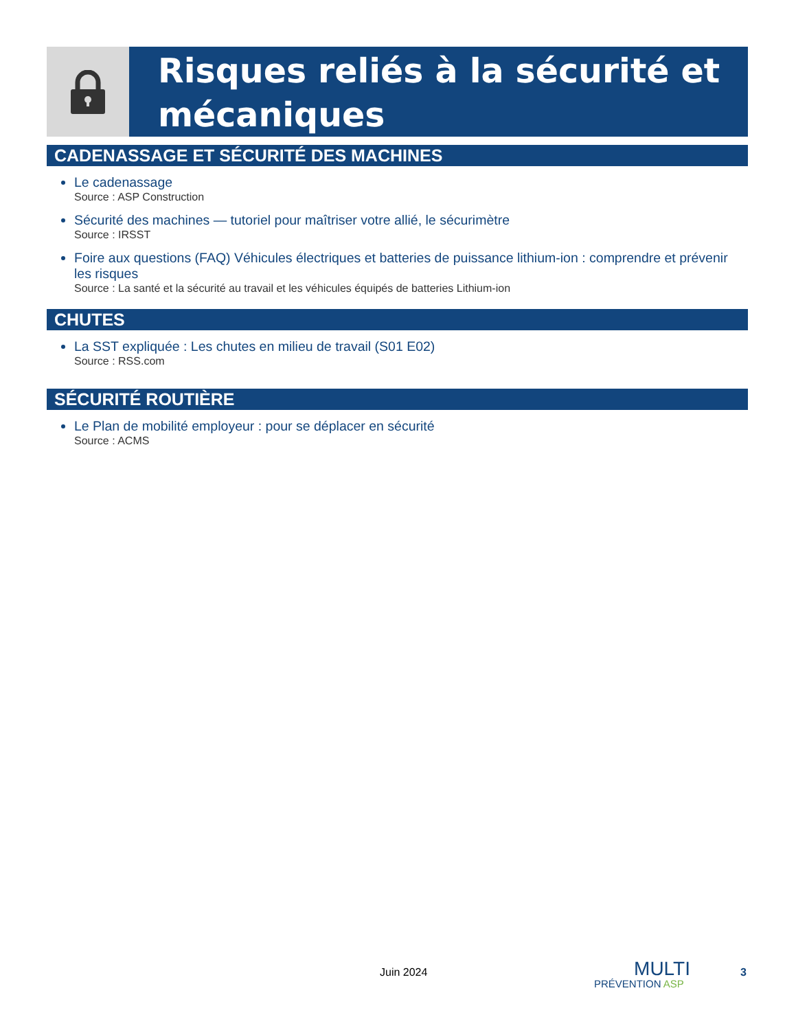Risques reliés à la sécurité et mécaniques
CADENASSAGE ET SÉCURITÉ DES MACHINES
Le cadenassage
Source : ASP Construction
Sécurité des machines — tutoriel pour maîtriser votre allié, le sécurimètre
Source : IRSST
Foire aux questions (FAQ) Véhicules électriques et batteries de puissance lithium-ion : comprendre et prévenir les risques
Source : La santé et la sécurité au travail et les véhicules équipés de batteries Lithium-ion
CHUTES
La SST expliquée : Les chutes en milieu de travail (S01 E02)
Source : RSS.com
SÉCURITÉ ROUTIÈRE
Le Plan de mobilité employeur : pour se déplacer en sécurité
Source : ACMS
Juin 2024
MULTI
PRÉVENTION ASP
3